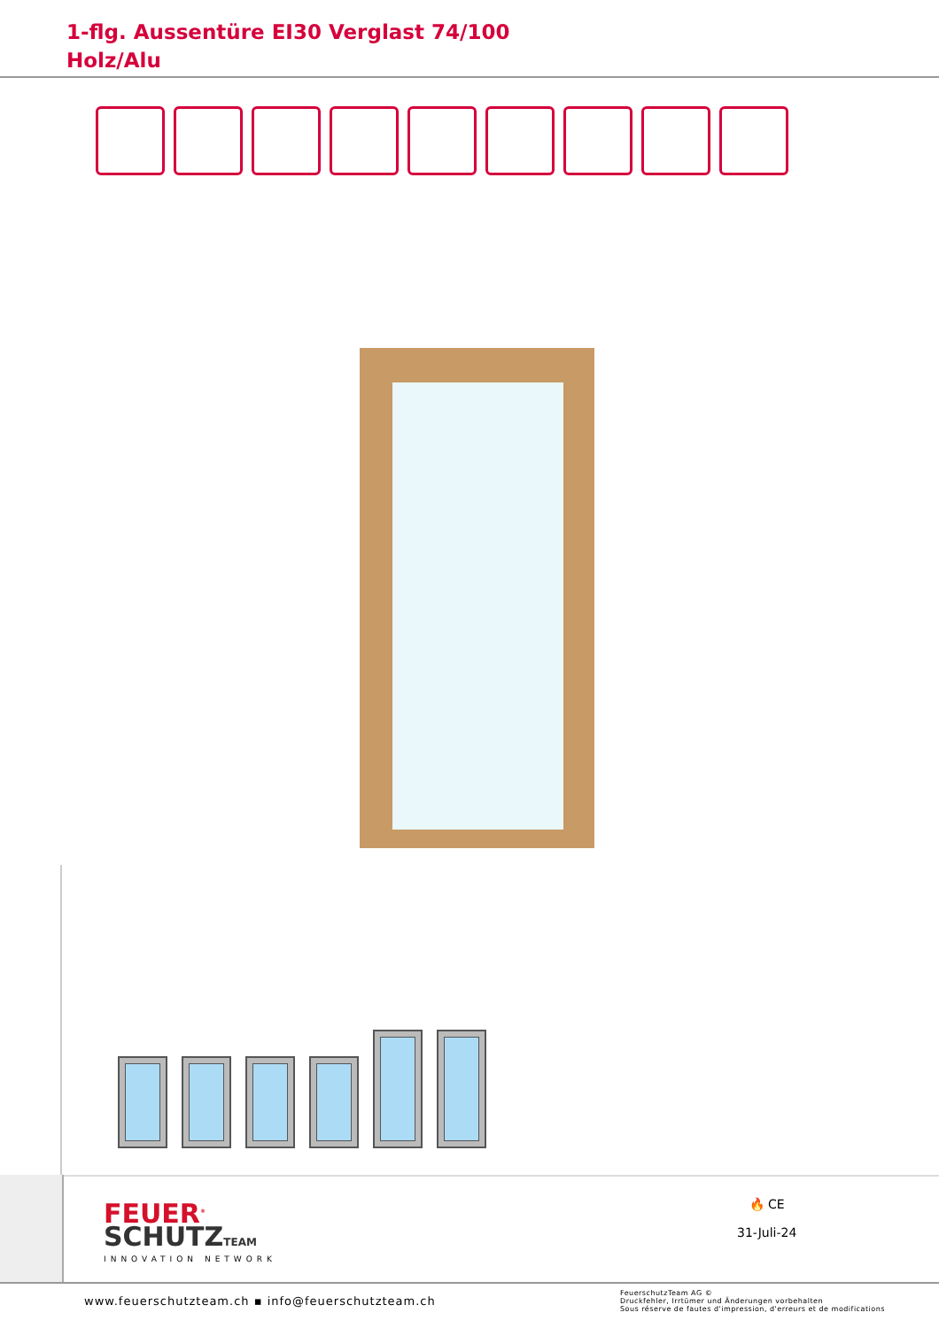1-flg. Aussentüre EI30 Verglast 74/100
Holz/Alu
FEUER<sup>®</sup>
SCHUTZTEAM
INNOVATION NETWORK
🔥 CE
31-Juli-24
www.feuerschutzteam.ch ▪ info@feuerschutzteam.ch
FeuerschutzTeam AG ©
Druckfehler, Irrtümer und Änderungen vorbehalten
Sous réserve de fautes d'impression, d'erreurs et de modifications